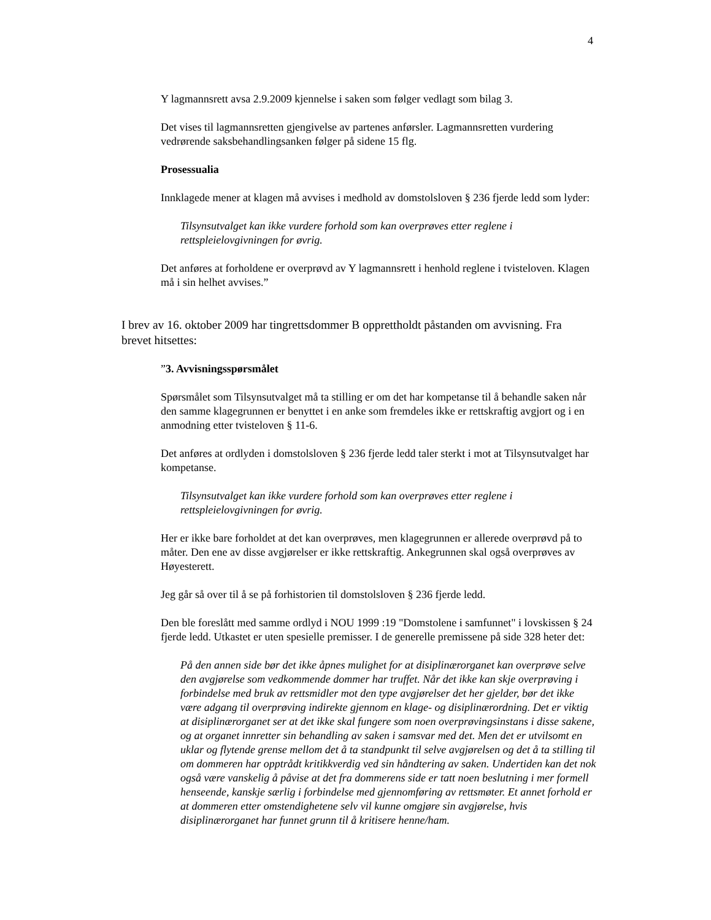4
Y lagmannsrett avsa 2.9.2009 kjennelse i saken som følger vedlagt som bilag 3.
Det vises til lagmannsretten gjengivelse av partenes anførsler. Lagmannsretten vurdering vedrørende saksbehandlingsanken følger på sidene 15 flg.
Prosessualia
Innklagede mener at klagen må avvises i medhold av domstolsloven § 236 fjerde ledd som lyder:
Tilsynsutvalget kan ikke vurdere forhold som kan overprøves etter reglene i rettspleielovgivningen for øvrig.
Det anføres at forholdene er overprøvd av Y lagmannsrett i henhold reglene i tvisteloven. Klagen må i sin helhet avvises.”
I brev av 16. oktober 2009 har tingrettsdommer B opprettholdt påstanden om avvisning. Fra brevet hitsettes:
”3. Avvisningsspørsmålet
Spørsmålet som Tilsynsutvalget må ta stilling er om det har kompetanse til å behandle saken når den samme klagegrunnen er benyttet i en anke som fremdeles ikke er rettskraftig avgjort og i en anmodning etter tvisteloven § 11-6.
Det anføres at ordlyden i domstolsloven § 236 fjerde ledd taler sterkt i mot at Tilsynsutvalget har kompetanse.
Tilsynsutvalget kan ikke vurdere forhold som kan overprøves etter reglene i rettspleielovgivningen for øvrig.
Her er ikke bare forholdet at det kan overprøves, men klagegrunnen er allerede overprøvd på to måter. Den ene av disse avgjørelser er ikke rettskraftig. Ankegrunnen skal også overprøves av Høyesterett.
Jeg går så over til å se på forhistorien til domstolsloven § 236 fjerde ledd.
Den ble foreslått med samme ordlyd i NOU 1999 :19 "Domstolene i samfunnet" i lovskissen § 24 fjerde ledd. Utkastet er uten spesielle premisser. I de generelle premissene på side 328 heter det:
På den annen side bør det ikke åpnes mulighet for at disiplinærorganet kan overprøve selve den avgjørelse som vedkommende dommer har truffet. Når det ikke kan skje overprøving i forbindelse med bruk av rettsmidler mot den type avgjørelser det her gjelder, bør det ikke være adgang til overprøving indirekte gjennom en klage- og disiplinærordning. Det er viktig at disiplinærorganet ser at det ikke skal fungere som noen overprøvingsinstans i disse sakene, og at organet innretter sin behandling av saken i samsvar med det. Men det er utvilsomt en uklar og flytende grense mellom det å ta standpunkt til selve avgjørelsen og det å ta stilling til om dommeren har opptrådt kritikkverdig ved sin håndtering av saken. Undertiden kan det nok også være vanskelig å påvise at det fra dommerens side er tatt noen beslutning i mer formell henseende, kanskje særlig i forbindelse med gjennomføring av rettsmøter. Et annet forhold er at dommeren etter omstendighetene selv vil kunne omgjøre sin avgjørelse, hvis disiplinærorganet har funnet grunn til å kritisere henne/ham.